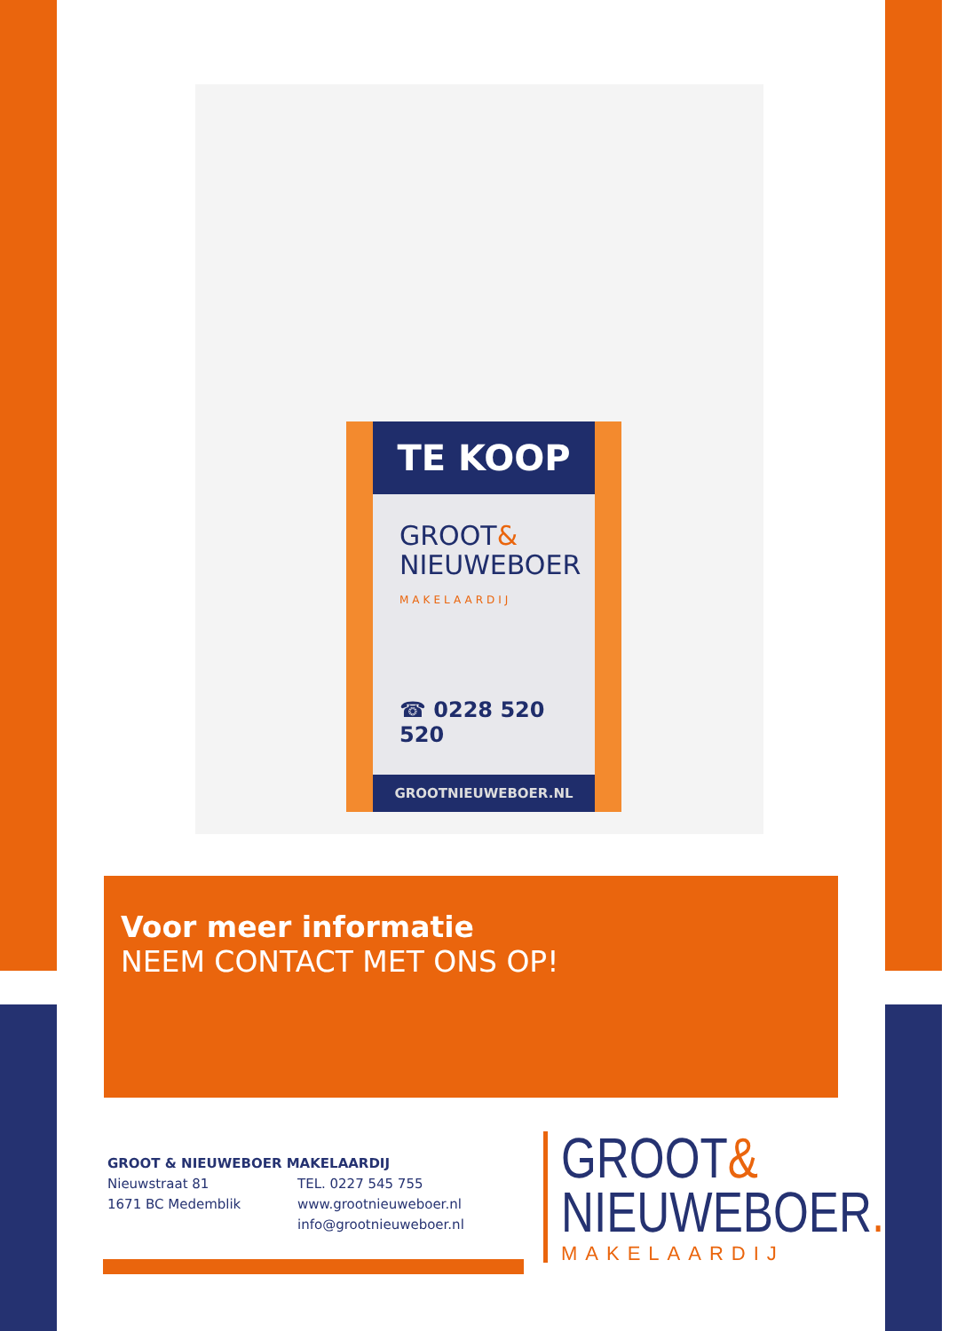TE KOOP
GROOT&
NIEUWEBOER
MAKELAARDIJ
☎ 0228 520 520
GROOTNIEUWEBOER.NL
Voor meer informatie
NEEM CONTACT MET ONS OP!
GROOT & NIEUWEBOER MAKELAARDIJ
Nieuwstraat 81
1671 BC Medemblik
TEL. 0227 545 755
www.grootnieuweboer.nl
info@grootnieuweboer.nl
GROOT&
NIEUWEBOER.
MAKELAARDIJ